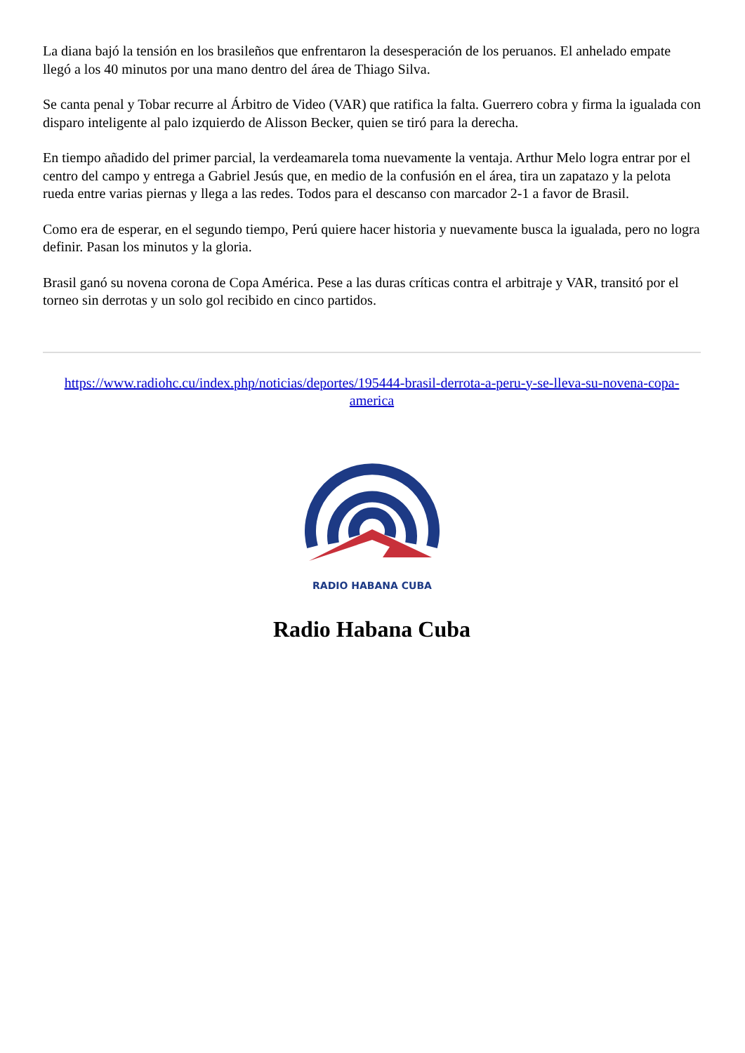La diana bajó la tensión en los brasileños que enfrentaron la desesperación de los peruanos. El anhelado empate llegó a los 40 minutos por una mano dentro del área de Thiago Silva.
Se canta penal y Tobar recurre al Árbitro de Video (VAR) que ratifica la falta. Guerrero cobra y firma la igualada con disparo inteligente al palo izquierdo de Alisson Becker, quien se tiró para la derecha.
En tiempo añadido del primer parcial, la verdeamarela toma nuevamente la ventaja. Arthur Melo logra entrar por el centro del campo y entrega a Gabriel Jesús que, en medio de la confusión en el área, tira un zapatazo y la pelota rueda entre varias piernas y llega a las redes. Todos para el descanso con marcador 2-1 a favor de Brasil.
Como era de esperar, en el segundo tiempo, Perú quiere hacer historia y nuevamente busca la igualada, pero no logra definir. Pasan los minutos y la gloria.
Brasil ganó su novena corona de Copa América. Pese a las duras críticas contra el arbitraje y VAR, transitó por el torneo sin derrotas y un solo gol recibido en cinco partidos.
https://www.radiohc.cu/index.php/noticias/deportes/195444-brasil-derrota-a-peru-y-se-lleva-su-novena-copa-america
RADIO HABANA CUBA
Radio Habana Cuba